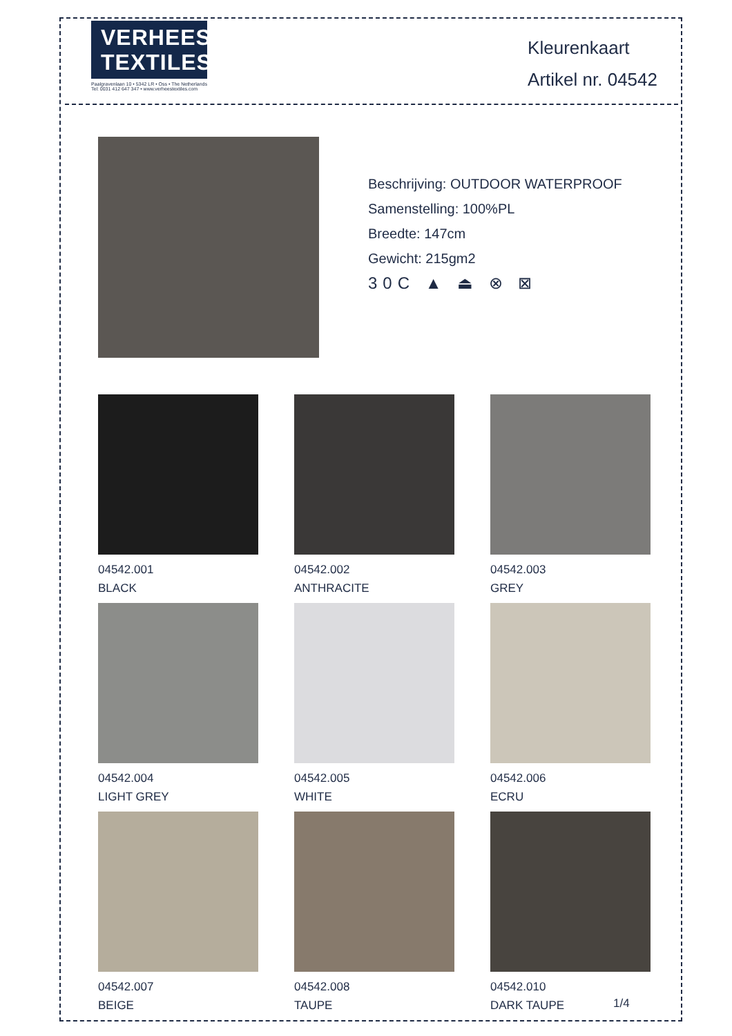VERHEES
TEXTILES
Paalgravenlaan 10 • 5342 LR • Oss • The Netherlands
Tel: 0031 412 647 347 • www.verheestextiles.com
Kleurenkaart
Artikel nr. 04542
Beschrijving: OUTDOOR WATERPROOF
Samenstelling: 100%PL
Breedte: 147cm
Gewicht: 215gm2
30C ▲ ⏏ ⊗ ⊠
04542.001
BLACK
04542.002
ANTHRACITE
04542.003
GREY
04542.004
LIGHT GREY
04542.005
WHITE
04542.006
ECRU
04542.007
BEIGE
04542.008
TAUPE
04542.010
DARK TAUPE
1/4